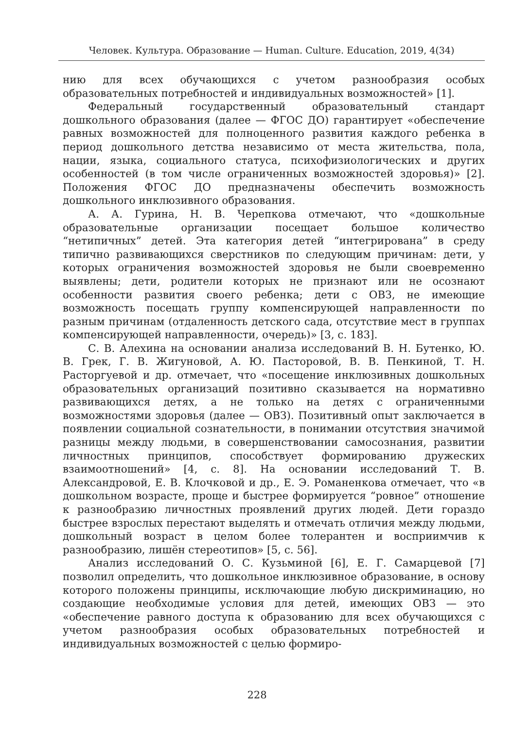Человек. Культура. Образование — Human. Culture. Education, 2019, 4(34)
нию для всех обучающихся с учетом разнообразия особых образовательных потребностей и индивидуальных возможностей» [1].
Федеральный государственный образовательный стандарт дошкольного образования (далее — ФГОС ДО) гарантирует «обеспечение равных возможностей для полноценного развития каждого ребенка в период дошкольного детства независимо от места жительства, пола, нации, языка, социального статуса, психофизиологических и других особенностей (в том числе ограниченных возможностей здоровья)» [2]. Положения ФГОС ДО предназначены обеспечить возможность дошкольного инклюзивного образования.
А. А. Гурина, Н. В. Черепкова отмечают, что «дошкольные образовательные организации посещает большое количество “нетипичных” детей. Эта категория детей “интегрирована” в среду типично развивающихся сверстников по следующим причинам: дети, у которых ограничения возможностей здоровья не были своевременно выявлены; дети, родители которых не признают или не осознают особенности развития своего ребенка; дети с ОВЗ, не имеющие возможность посещать группу компенсирующей направленности по разным причинам (отдаленность детского сада, отсутствие мест в группах компенсирующей направленности, очередь)» [3, с. 183].
С. В. Алехина на основании анализа исследований В. Н. Бутенко, Ю. В. Грек, Г. В. Жигуновой, А. Ю. Пасторовой, В. В. Пенкиной, Т. Н. Расторгуевой и др. отмечает, что «посещение инклюзивных дошкольных образовательных организаций позитивно сказывается на нормативно развивающихся детях, а не только на детях с ограниченными возможностями здоровья (далее — ОВЗ). Позитивный опыт заключается в появлении социальной сознательности, в понимании отсутствия значимой разницы между людьми, в совершенствовании самосознания, развитии личностных принципов, способствует формированию дружеских взаимоотношений» [4, с. 8]. На основании исследований Т. В. Александровой, Е. В. Клочковой и др., Е. Э. Романенкова отмечает, что «в дошкольном возрасте, проще и быстрее формируется “ровное” отношение к разнообразию личностных проявлений других людей. Дети гораздо быстрее взрослых перестают выделять и отмечать отличия между людьми, дошкольный возраст в целом более толерантен и восприимчив к разнообразию, лишён стереотипов» [5, с. 56].
Анализ исследований О. С. Кузьминой [6], Е. Г. Самарцевой [7] позволил определить, что дошкольное инклюзивное образование, в основу которого положены принципы, исключающие любую дискриминацию, но создающие необходимые условия для детей, имеющих ОВЗ — это «обеспечение равного доступа к образованию для всех обучающихся с учетом разнообразия особых образовательных потребностей и индивидуальных возможностей с целью формиро-
228